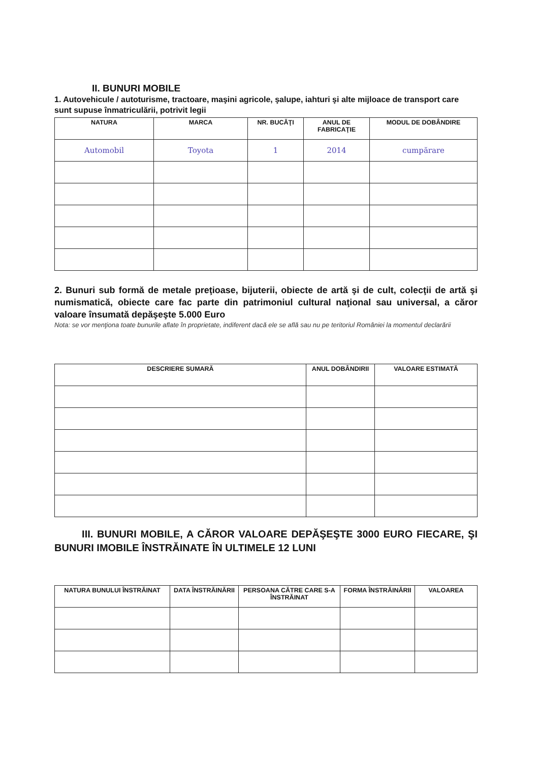II. BUNURI MOBILE
1. Autovehicule / autoturisme, tractoare, maşini agricole, şalupe, iahturi şi alte mijloace de transport care sunt supuse înmatriculării, potrivit legii
| NATURA | MARCA | NR. BUCĂŢI | ANUL DE FABRICAŢIE | MODUL DE DOBÂNDIRE |
| Automobil | Toyota | 1 | 2014 | cumpărare |
2. Bunuri sub formă de metale preţioase, bijuterii, obiecte de artă şi de cult, colecţii de artă şi numismatică, obiecte care fac parte din patrimoniul cultural naţional sau universal, a căror valoare însumată depăşeşte 5.000 Euro
Nota: se vor menţiona toate bunurile aflate în proprietate, indiferent dacă ele se află sau nu pe teritoriul României la momentul declarării
| DESCRIERE SUMARĂ | ANUL DOBÂNDIRII | VALOARE ESTIMATĂ |
III. BUNURI MOBILE, A CĂROR VALOARE DEPĂŞEŞTE 3000 EURO FIECARE, ŞI BUNURI IMOBILE ÎNSTRĂINATE ÎN ULTIMELE 12 LUNI
| NATURA BUNULUI ÎNSTRĂINAT | DATA ÎNSTRĂINĂRII | PERSOANA CĂTRE CARE S-A ÎNSTRĂINAT | FORMA ÎNSTRĂINĂRII | VALOAREA |